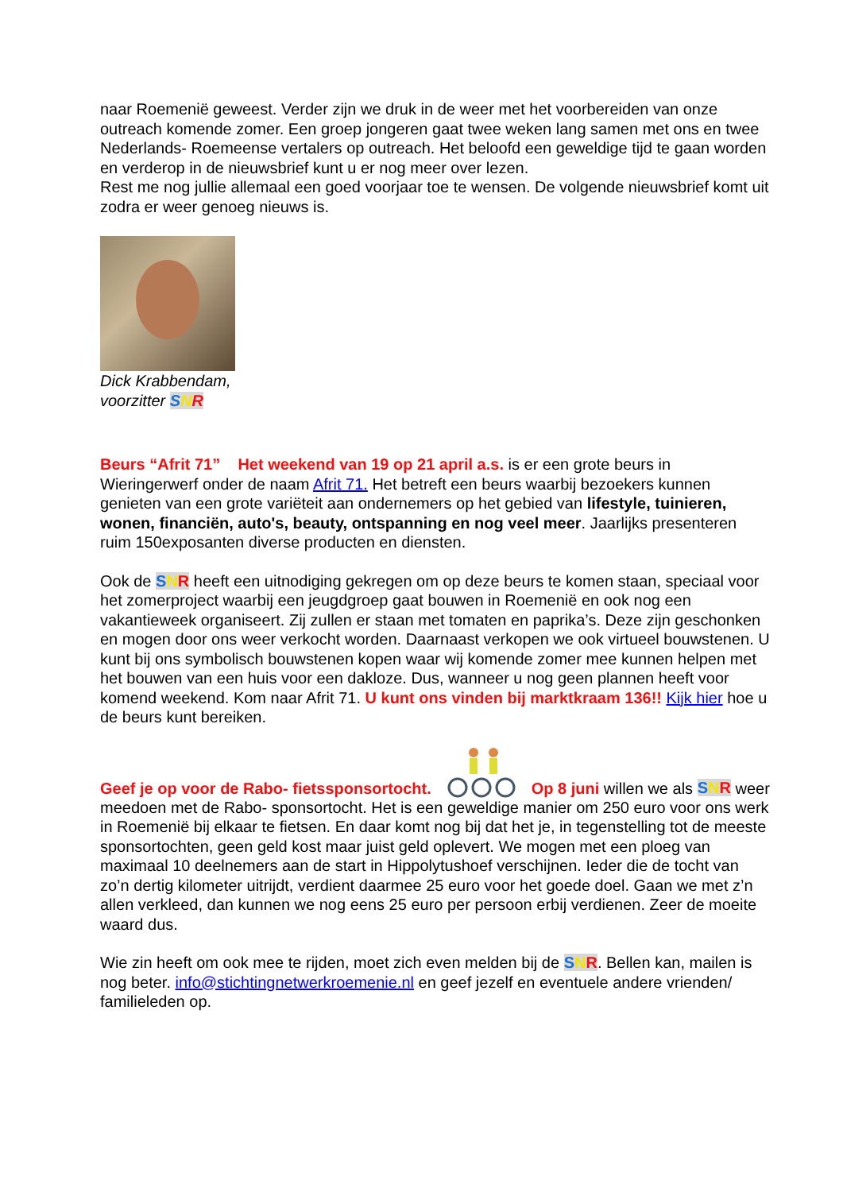naar Roemenië geweest. Verder zijn we druk in de weer met het voorbereiden van onze outreach komende zomer. Een groep jongeren gaat twee weken lang samen met ons en twee Nederlands- Roemeense vertalers op outreach. Het beloofd een geweldige tijd te gaan worden en verderop in de nieuwsbrief kunt u er nog meer over lezen.
Rest me nog jullie allemaal een goed voorjaar toe te wensen. De volgende nieuwsbrief komt uit zodra er weer genoeg nieuws is.
Dick Krabbendam,
voorzitter SNR
Beurs “Afrit 71” Het weekend van 19 op 21 april a.s. is er een grote beurs in Wieringerwerf onder de naam Afrit 71. Het betreft een beurs waarbij bezoekers kunnen genieten van een grote variëteit aan ondernemers op het gebied van lifestyle, tuinieren, wonen, financiën, auto's, beauty, ontspanning en nog veel meer. Jaarlijks presenteren ruim 150exposanten diverse producten en diensten.
Ook de SNR heeft een uitnodiging gekregen om op deze beurs te komen staan, speciaal voor het zomerproject waarbij een jeugdgroep gaat bouwen in Roemenië en ook nog een vakantieweek organiseert. Zij zullen er staan met tomaten en paprika’s. Deze zijn geschonken en mogen door ons weer verkocht worden. Daarnaast verkopen we ook virtueel bouwstenen. U kunt bij ons symbolisch bouwstenen kopen waar wij komende zomer mee kunnen helpen met het bouwen van een huis voor een dakloze. Dus, wanneer u nog geen plannen heeft voor komend weekend. Kom naar Afrit 71. U kunt ons vinden bij marktkraam 136!! Kijk hier hoe u de beurs kunt bereiken.
Geef je op voor de Rabo- fietssponsortocht.Op 8 juni willen we als SNR weer meedoen met de Rabo- sponsortocht. Het is een geweldige manier om 250 euro voor ons werk in Roemenië bij elkaar te fietsen. En daar komt nog bij dat het je, in tegenstelling tot de meeste sponsortochten, geen geld kost maar juist geld oplevert. We mogen met een ploeg van maximaal 10 deelnemers aan de start in Hippolytushoef verschijnen. Ieder die de tocht van zo’n dertig kilometer uitrijdt, verdient daarmee 25 euro voor het goede doel. Gaan we met z’n allen verkleed, dan kunnen we nog eens 25 euro per persoon erbij verdienen. Zeer de moeite waard dus.
Wie zin heeft om ook mee te rijden, moet zich even melden bij de SNR. Bellen kan, mailen is nog beter. info@stichtingnetwerkroemenie.nl en geef jezelf en eventuele andere vrienden/ familieleden op.